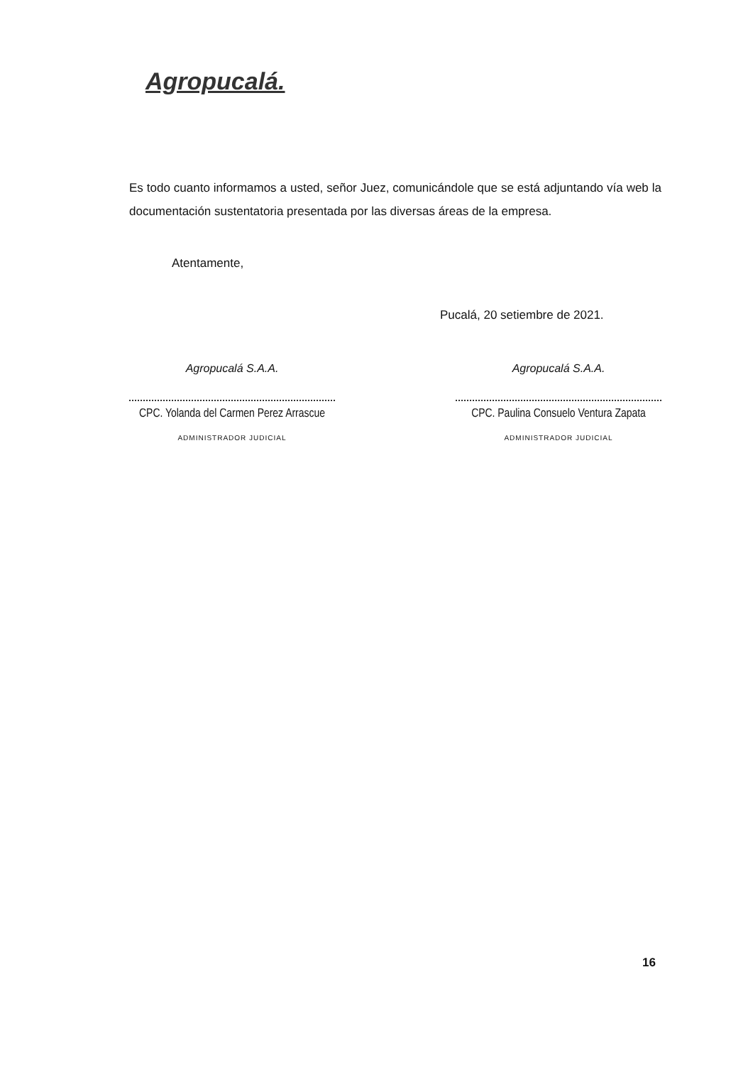Agropucalá.
Es todo cuanto informamos a usted, señor Juez, comunicándole que se está adjuntando vía web la documentación sustentatoria presentada por las diversas áreas de la empresa.
Atentamente,
Pucalá, 20 setiembre de 2021.
Agropucalá S.A.A.
CPC. Yolanda del Carmen Perez Arrascue
ADMINISTRADOR JUDICIAL
Agropucalá S.A.A.
CPC. Paulina Consuelo Ventura Zapata
ADMINISTRADOR JUDICIAL
16